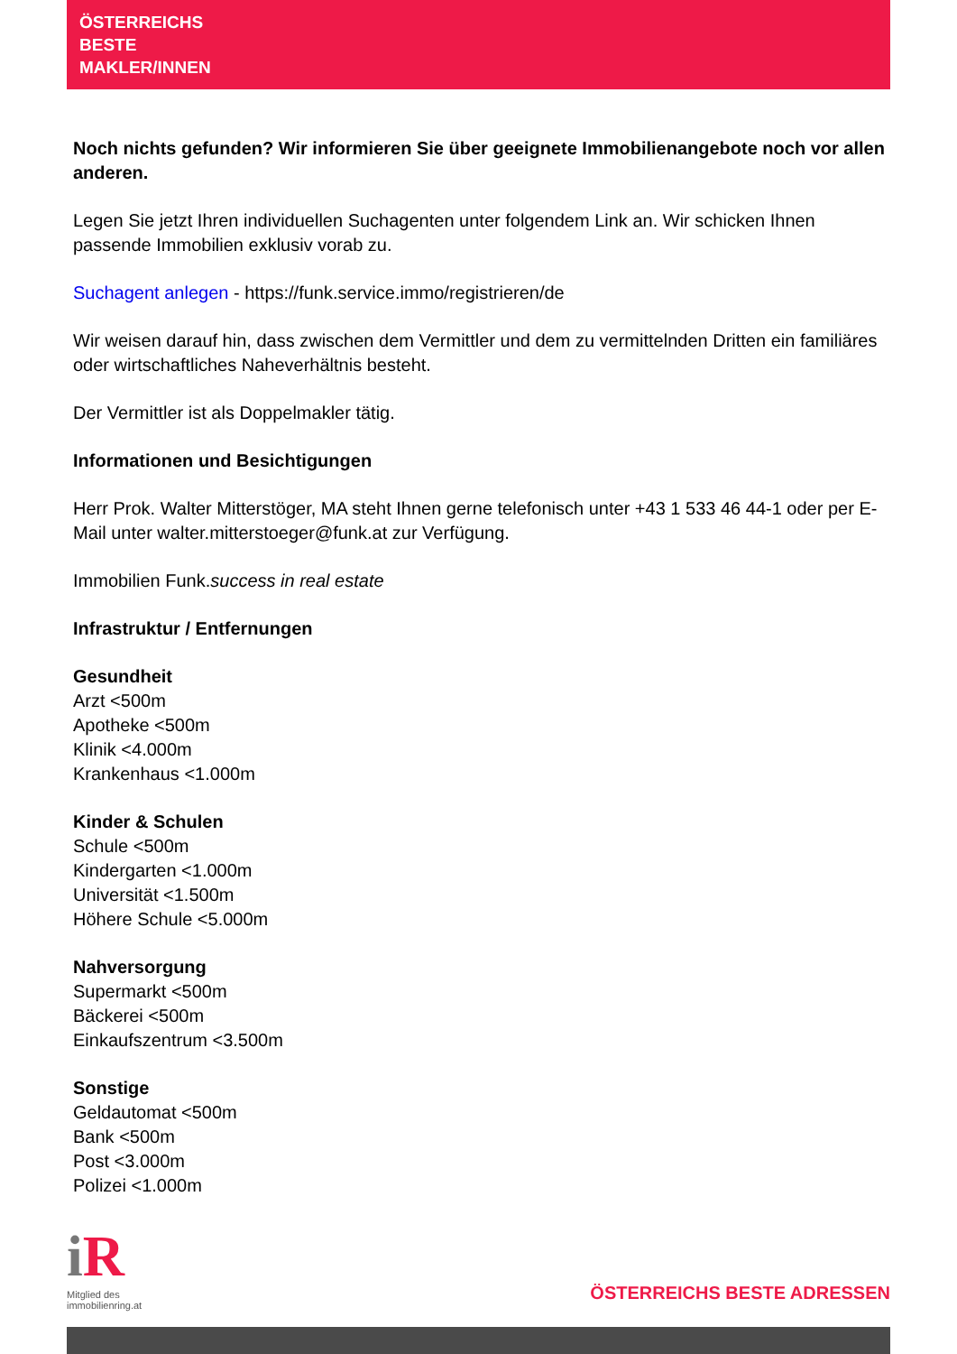ÖSTERREICHS
BESTE
MAKLER/INNEN
Noch nichts gefunden? Wir informieren Sie über geeignete Immobilienangebote noch vor allen anderen.
Legen Sie jetzt Ihren individuellen Suchagenten unter folgendem Link an. Wir schicken Ihnen passende Immobilien exklusiv vorab zu.
Suchagent anlegen - https://funk.service.immo/registrieren/de
Wir weisen darauf hin, dass zwischen dem Vermittler und dem zu vermittelnden Dritten ein familiäres oder wirtschaftliches Naheverhältnis besteht.
Der Vermittler ist als Doppelmakler tätig.
Informationen und Besichtigungen
Herr Prok. Walter Mitterstöger, MA steht Ihnen gerne telefonisch unter +43 1 533 46 44-1 oder per E-Mail unter walter.mitterstoeger@funk.at zur Verfügung.
Immobilien Funk.success in real estate
Infrastruktur / Entfernungen
Gesundheit
Arzt <500m
Apotheke <500m
Klinik <4.000m
Krankenhaus <1.000m
Kinder & Schulen
Schule <500m
Kindergarten <1.000m
Universität <1.500m
Höhere Schule <5.000m
Nahversorgung
Supermarkt <500m
Bäckerei <500m
Einkaufszentrum <3.500m
Sonstige
Geldautomat <500m
Bank <500m
Post <3.000m
Polizei <1.000m
i R
Mitglied des
immobilienring.at
ÖSTERREICHS BESTE ADRESSEN